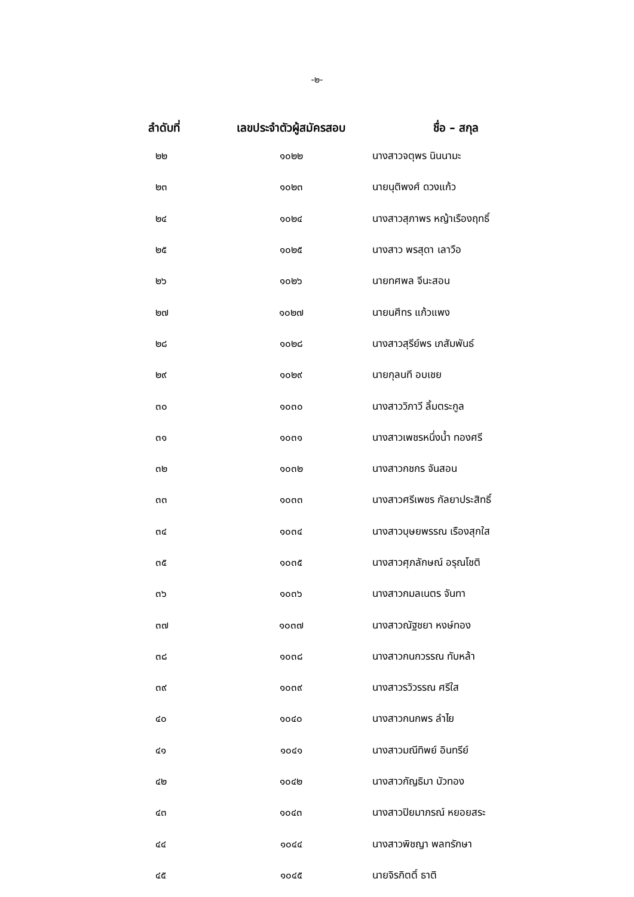-๒-
| ลำดับที่ | เลขประจำตัวผู้สมัครสอบ | ชื่อ – สกุล |
| --- | --- | --- |
| ๒๒ | ๑๐๒๒ | นางสาวจตุพร นินนามะ |
| ๒๓ | ๑๐๒๓ | นายนุติพงศ์ ดวงแก้ว |
| ๒๔ | ๑๐๒๔ | นางสาวสุภาพร หญ้าเรืองฤทธิ์ |
| ๒๕ | ๑๐๒๕ | นางสาว พรสุดา เลาวือ |
| ๒๖ | ๑๐๒๖ | นายทศพล จีนะสอน |
| ๒๗ | ๑๐๒๗ | นายนศีทร แก้วแพง |
| ๒๘ | ๑๐๒๘ | นางสาวสุรีย์พร เภสัมพันธ์ |
| ๒๙ | ๑๐๒๙ | นายกุลนที อบเชย |
| ๓๐ | ๑๐๓๐ | นางสาววิภาวี ลิ้มตระกูล |
| ๓๑ | ๑๐๓๑ | นางสาวเพชรหนึ่งน้ำ ทองศรี |
| ๓๒ | ๑๐๓๒ | นางสาวกชกร จันสอน |
| ๓๓ | ๑๐๓๓ | นางสาวศรีเพชร กัลยาประสิทธิ์ |
| ๓๔ | ๑๐๓๔ | นางสาวบุษยพรรณ เรืองสุกใส |
| ๓๕ | ๑๐๓๕ | นางสาวศุภลักษณ์ อรุณโชติ |
| ๓๖ | ๑๐๓๖ | นางสาวกมลเนตร จันทา |
| ๓๗ | ๑๐๓๗ | นางสาวณัฐชยา หงษ์ทอง |
| ๓๘ | ๑๐๓๘ | นางสาวกนกวรรณ ทับหล้า |
| ๓๙ | ๑๐๓๙ | นางสาวรวิวรรณ ศรีใส |
| ๔๐ | ๑๐๔๐ | นางสาวกนกพร ลำไย |
| ๔๑ | ๑๐๔๑ | นางสาวมณีทิพย์ อินทรีย์ |
| ๔๒ | ๑๐๔๒ | นางสาวกัญธิมา บัวทอง |
| ๔๓ | ๑๐๔๓ | นางสาวปิยมาภรณ์ หยอยสระ |
| ๔๔ | ๑๐๔๔ | นางสาวพิชญา พลทรักษา |
| ๔๕ | ๑๐๔๕ | นายจิรกิตติ์ ธาติ |